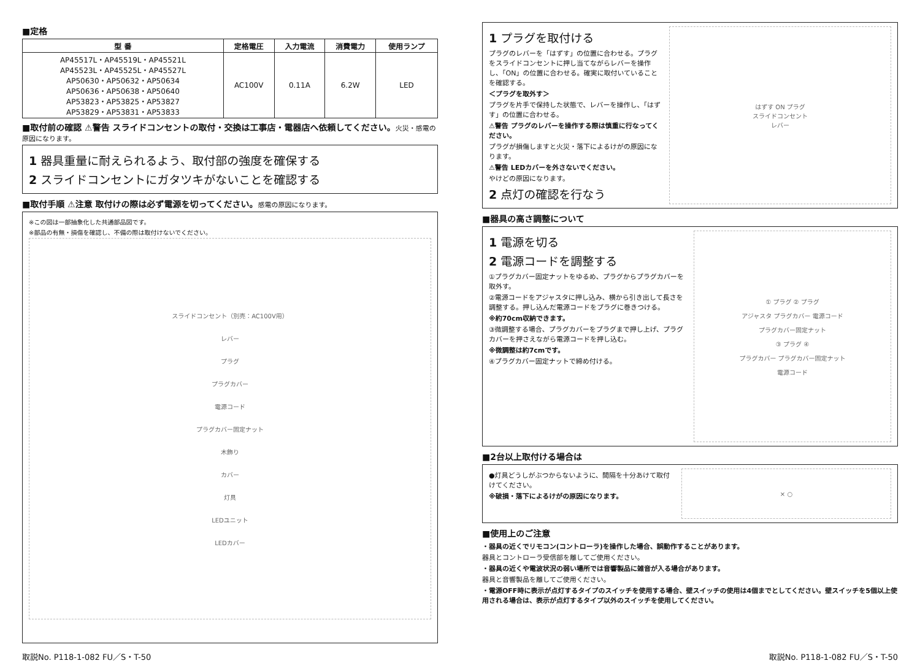■定格
| 型 番 | 定格電圧 | 入力電流 | 消費電力 | 使用ランプ |
| --- | --- | --- | --- | --- |
| AP45517L・AP45519L・AP45521L AP45523L・AP45525L・AP45527L AP50630・AP50632・AP50634 AP50636・AP50638・AP50640 AP53823・AP53825・AP53827 AP53829・AP53831・AP53833 | AC100V | 0.11A | 6.2W | LED |
■取付前の確認 ⚠警告 スライドコンセントの取付・交換は工事店・電器店へ依頼してください。火災・感電の原因になります。
1 器具重量に耐えられるよう、取付部の強度を確保する
2 スライドコンセントにガタツキがないことを確認する
■取付手順 ⚠注意 取付けの際は必ず電源を切ってください。感電の原因になります。
※この図は一部抽象化した共通部品図です。
※部品の有無・損傷を確認し、不備の際は取付けないでください。
スライドコンセント（別売：AC100V用）
レバー
プラグ
プラグカバー
電源コード
プラグカバー固定ナット
木飾り
カバー
灯具
LEDユニット
LEDカバー
1 プラグを取付ける
プラグのレバーを「はずす」の位置に合わせる。プラグをスライドコンセントに押し当てながらレバーを操作し、「ON」の位置に合わせる。確実に取付いていることを確認する。
＜プラグを取外す＞
プラグを片手で保持した状態で、レバーを操作し、「はずす」の位置に合わせる。
⚠警告 プラグのレバーを操作する際は慎重に行なってください。
プラグが損傷しますと火災・落下によるけがの原因になります。
⚠警告 LEDカバーを外さないでください。
やけどの原因になります。
2 点灯の確認を行なう
はずす ON プラグ
スライドコンセント
レバー
■器具の高さ調整について
1 電源を切る
2 電源コードを調整する
①プラグカバー固定ナットをゆるめ、プラグからプラグカバーを取外す。
②電源コードをアジャスタに押し込み、横から引き出して長さを調整する。押し込んだ電源コードをプラグに巻きつける。
※約70cm収納できます。
③微調整する場合、プラグカバーをプラグまで押し上げ、プラグカバーを押さえながら電源コードを押し込む。
※微調整は約7cmです。
④プラグカバー固定ナットで締め付ける。
① プラグ ② プラグ
アジャスタ プラグカバー 電源コード
プラグカバー固定ナット
③ プラグ ④
プラグカバー プラグカバー固定ナット
電源コード
■2台以上取付ける場合は
●灯具どうしがぶつからないように、間隔を十分あけて取付けてください。
※破損・落下によるけがの原因になります。
× ○
■使用上のご注意
・器具の近くでリモコン(コントローラ)を操作した場合、誤動作することがあります。
器具とコントローラ受信部を離してご使用ください。
・器具の近くや電波状況の弱い場所では音響製品に雑音が入る場合があります。
器具と音響製品を離してご使用ください。
・電源OFF時に表示が点灯するタイプのスイッチを使用する場合、壁スイッチの使用は4個までとしてください。壁スイッチを5個以上使用される場合は、表示が点灯するタイプ以外のスイッチを使用してください。
取説No. P118-1-082 FU／S・T-50 取説No. P118-1-082 FU／S・T-50